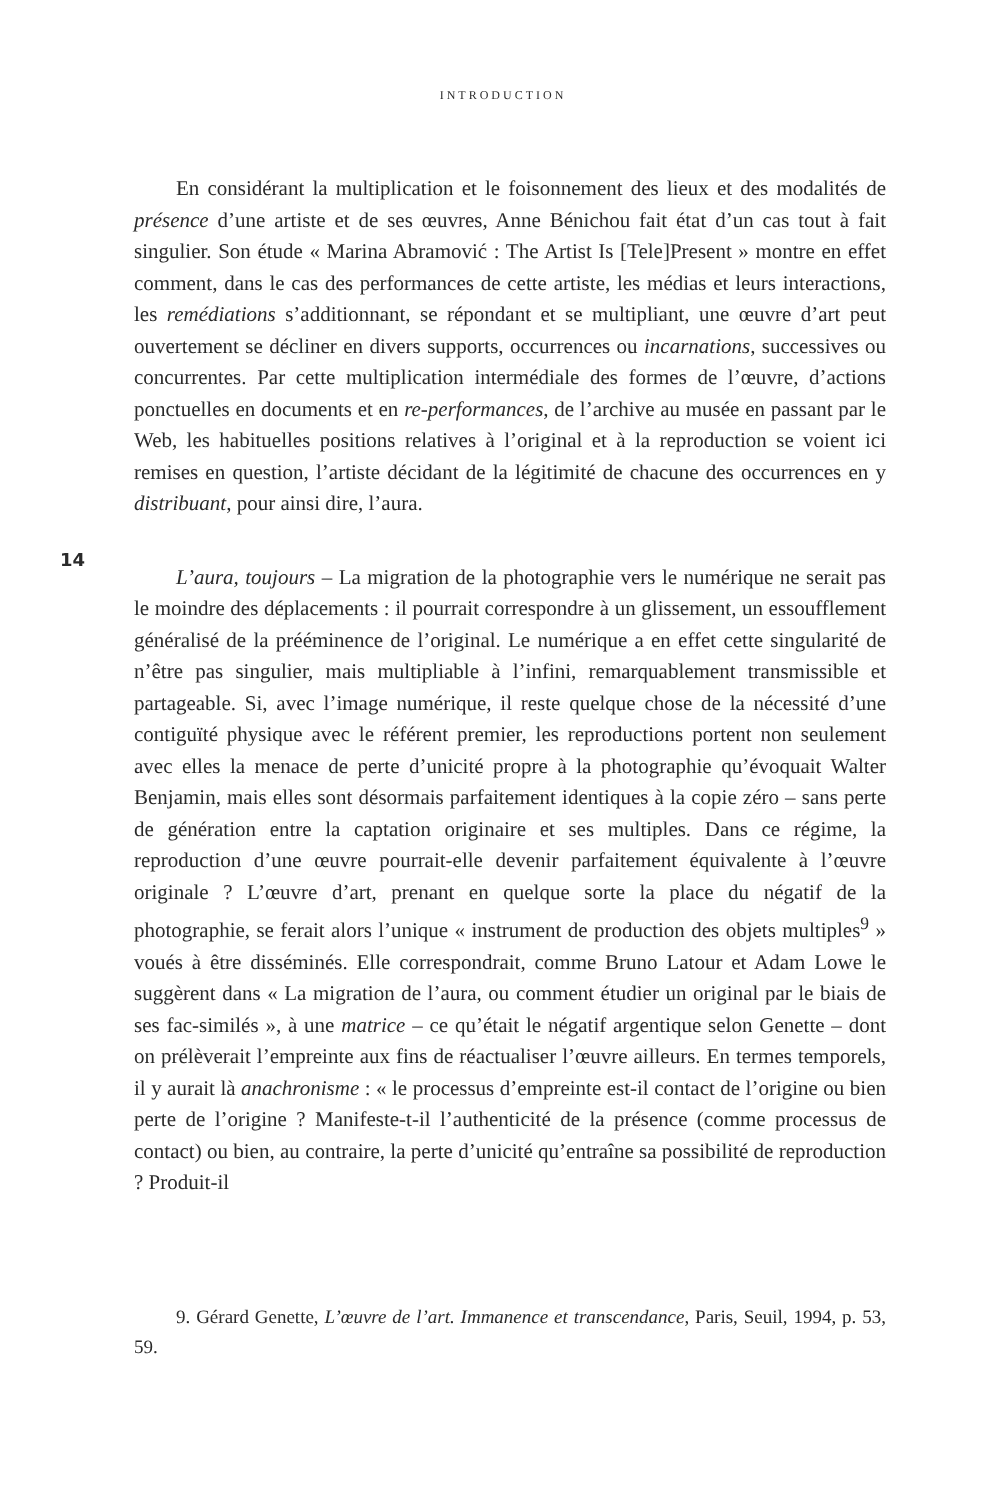INTRODUCTION
En considérant la multiplication et le foisonnement des lieux et des modalités de présence d’une artiste et de ses œuvres, Anne Bénichou fait état d’un cas tout à fait singulier. Son étude « Marina Abramović : The Artist Is [Tele]Present » montre en effet comment, dans le cas des performances de cette artiste, les médias et leurs interactions, les remédiations s’additionnant, se répondant et se multipliant, une œuvre d’art peut ouvertement se décliner en divers supports, occurrences ou incarnations, successives ou concurrentes. Par cette multiplication intermédiale des formes de l’œuvre, d’actions ponctuelles en documents et en re-performances, de l’archive au musée en passant par le Web, les habituelles positions relatives à l’original et à la reproduction se voient ici remises en question, l’artiste décidant de la légitimité de chacune des occurrences en y distribuant, pour ainsi dire, l’aura.
14
L’aura, toujours – La migration de la photographie vers le numérique ne serait pas le moindre des déplacements : il pourrait correspondre à un glissement, un essoufflement généralisé de la prééminence de l’original. Le numérique a en effet cette singularité de n’être pas singulier, mais multipliable à l’infini, remarquablement transmissible et partageable. Si, avec l’image numérique, il reste quelque chose de la nécessité d’une contiguïté physique avec le référent premier, les reproductions portent non seulement avec elles la menace de perte d’unicité propre à la photographie qu’évoquait Walter Benjamin, mais elles sont désormais parfaitement identiques à la copie zéro – sans perte de génération entre la captation originaire et ses multiples. Dans ce régime, la reproduction d’une œuvre pourrait-elle devenir parfaitement équivalente à l’œuvre originale ? L’œuvre d’art, prenant en quelque sorte la place du négatif de la photographie, se ferait alors l’unique « instrument de production des objets multiples<sup>9</sup> » voués à être disséminés. Elle correspondrait, comme Bruno Latour et Adam Lowe le suggèrent dans « La migration de l’aura, ou comment étudier un original par le biais de ses fac-similés », à une matrice – ce qu’était le négatif argentique selon Genette – dont on prélèverait l’empreinte aux fins de réactualiser l’œuvre ailleurs. En termes temporels, il y aurait là anachronisme : « le processus d’empreinte est-il contact de l’origine ou bien perte de l’origine ? Manifeste-t-il l’authenticité de la présence (comme processus de contact) ou bien, au contraire, la perte d’unicité qu’entraîne sa possibilité de reproduction ? Produit-il
9. Gérard Genette, L’œuvre de l’art. Immanence et transcendance, Paris, Seuil, 1994, p. 53, 59.